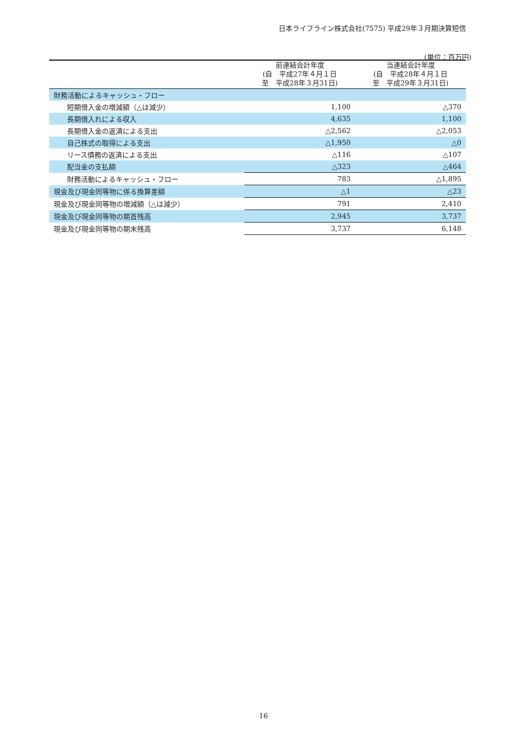日本ライフライン株式会社(7575) 平成29年３月期決算短信
(単位：百万円)
| | 前連結会計年度 (自 平成27年４月１日 至 平成28年３月31日) | 当連結会計年度 (自 平成28年４月１日 至 平成29年３月31日) |
| --- | --- | --- |
| 財務活動によるキャッシュ・フロー | | |
| 短期借入金の増減額（△は減少） | 1,100 | △370 |
| 長期借入れによる収入 | 4,635 | 1,100 |
| 長期借入金の返済による支出 | △2,562 | △2,053 |
| 自己株式の取得による支出 | △1,950 | △0 |
| リース債務の返済による支出 | △116 | △107 |
| 配当金の支払額 | △323 | △464 |
| 財務活動によるキャッシュ・フロー | 783 | △1,895 |
| 現金及び現金同等物に係る換算差額 | △1 | △23 |
| 現金及び現金同等物の増減額（△は減少） | 791 | 2,410 |
| 現金及び現金同等物の期首残高 | 2,945 | 3,737 |
| 現金及び現金同等物の期末残高 | 3,737 | 6,148 |
16